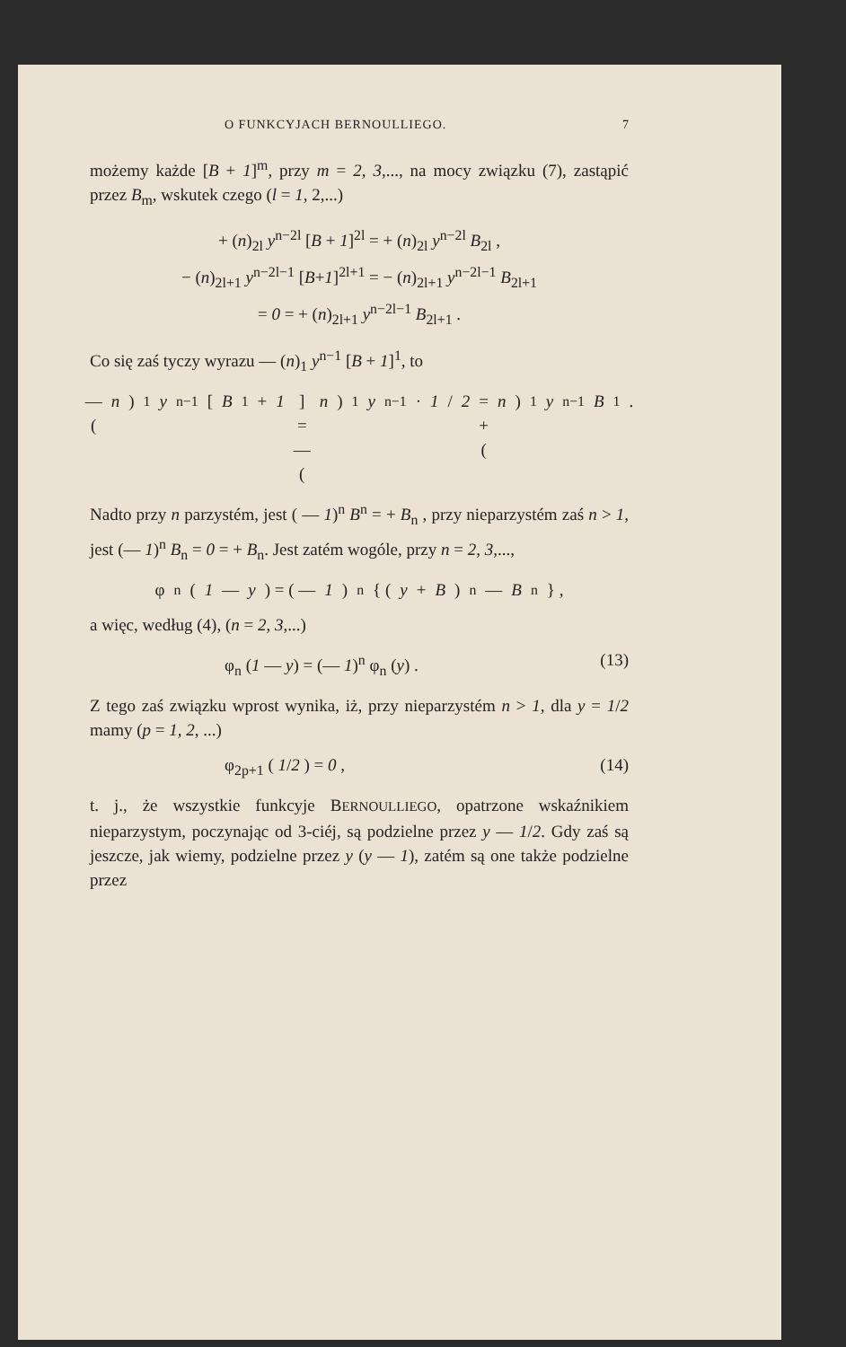O FUNKCYJACH BERNOULLIEGO. 7
możemy każde [B + 1]<sup>m</sup>, przy m = 2, 3,..., na mocy związku (7), zastąpić przez B<sub>m</sub>, wskutek czego (l = 1, 2,...)
+ (n)<sub>2l</sub> y<sup>n−2l</sup> [B + 1]<sup>2l</sup> = + (n)<sub>2l</sub> y<sup>n−2l</sup> B<sub>2l</sub> ,
− (n)<sub>2l+1</sub> y<sup>n−2l−1</sup> [B+1]<sup>2l+1</sup> = − (n)<sub>2l+1</sub> y<sup>n−2l−1</sup> B<sub>2l+1</sub>
= 0 = + (n)<sub>2l+1</sub> y<sup>n−2l−1</sup> B<sub>2l+1</sub> .
Co się zaś tyczy wyrazu — (n)<sub>1</sub> y<sup>n−1</sup> [B + 1]<sup>1</sup>, to
— (n)<sub>1</sub> y<sup>n−1</sup> [B<sub>1</sub> + 1] = — (n)<sub>1</sub> y<sup>n−1</sup> · 1 / 2 = + (n)<sub>1</sub> y<sup>n−1</sup> B<sub>1</sub> .
Nadto przy n parzystém, jest ( — 1)<sup>n</sup> B<sup>n</sup> = + B<sub>n</sub> , przy nieparzystém zaś n > 1, jest (— 1)<sup>n</sup> B<sub>n</sub> = 0 = + B<sub>n</sub>. Jest zatém wogóle, przy n = 2, 3,...,
φ<sub>n</sub> (1 — y) = ( — 1)<sup>n</sup> { (y + B)<sup>n</sup> — B<sub>n</sub> } ,
a więc, według (4), (n = 2, 3,...)
φ<sub>n</sub> (1 — y) = (— 1)<sup>n</sup> φ<sub>n</sub> (y) . (13)
Z tego zaś związku wprost wynika, iż, przy nieparzystém n > 1, dla y = 1/2 mamy (p = 1, 2, ...)
φ<sub>2p+1</sub> ( 1/2 ) = 0 , (14)
t. j., że wszystkie funkcyje BERNOULLIEGO, opatrzone wskaźnikiem nieparzystym, poczynając od 3-ciéj, są podzielne przez y — 1/2. Gdy zaś są jeszcze, jak wiemy, podzielne przez y (y — 1), zatém są one także podzielne przez